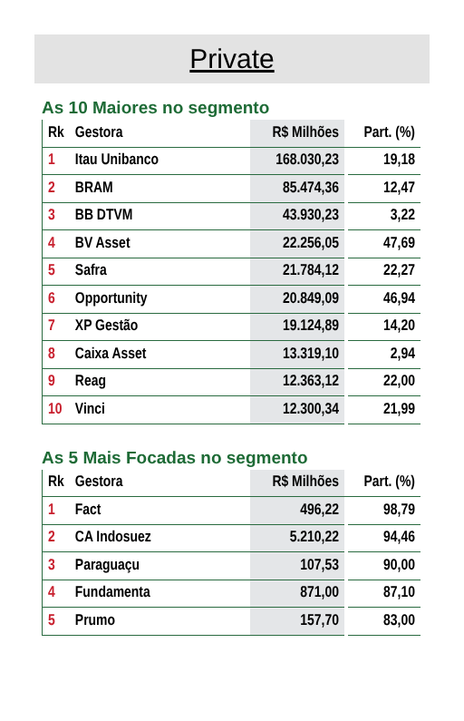Private
As 10 Maiores no segmento
| Rk | Gestora | R$ Milhões | | Part. (%) |
| --- | --- | --- | --- | --- |
| 1 | Itau Unibanco | 168.030,23 | | 19,18 |
| 2 | BRAM | 85.474,36 | | 12,47 |
| 3 | BB DTVM | 43.930,23 | | 3,22 |
| 4 | BV Asset | 22.256,05 | | 47,69 |
| 5 | Safra | 21.784,12 | | 22,27 |
| 6 | Opportunity | 20.849,09 | | 46,94 |
| 7 | XP Gestão | 19.124,89 | | 14,20 |
| 8 | Caixa Asset | 13.319,10 | | 2,94 |
| 9 | Reag | 12.363,12 | | 22,00 |
| 10 | Vinci | 12.300,34 | | 21,99 |
As 5 Mais Focadas no segmento
| Rk | Gestora | R$ Milhões | | Part. (%) |
| --- | --- | --- | --- | --- |
| 1 | Fact | 496,22 | | 98,79 |
| 2 | CA Indosuez | 5.210,22 | | 94,46 |
| 3 | Paraguaçu | 107,53 | | 90,00 |
| 4 | Fundamenta | 871,00 | | 87,10 |
| 5 | Prumo | 157,70 | | 83,00 |